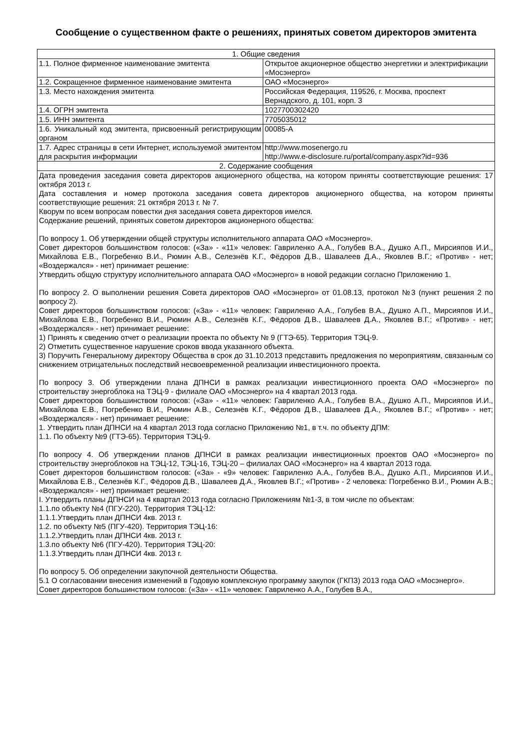Сообщение о существенном факте о решениях, принятых советом директоров эмитента
| 1. Общие сведения | |
| 1.1. Полное фирменное наименование эмитента | Открытое акционерное общество энергетики и электрификации «Мосэнерго» |
| 1.2. Сокращенное фирменное наименование эмитента | ОАО «Мосэнерго» |
| 1.3. Место нахождения эмитента | Российская Федерация, 119526, г. Москва, проспект Вернадского, д. 101, корп. 3 |
| 1.4. ОГРН эмитента | 1027700302420 |
| 1.5. ИНН эмитента | 7705035012 |
| 1.6. Уникальный код эмитента, присвоенный регистрирующим органом | 00085-А |
| 1.7. Адрес страницы в сети Интернет, используемой эмитентом для раскрытия информации | http://www.mosenergo.ru http://www.e-disclosure.ru/portal/company.aspx?id=936 |
| 2. Содержание сообщения | |
| Дата проведения заседания совета директоров акционерного общества, на котором приняты соответствующие решения: 17 октября 2013 г. Дата составления и номер протокола заседания совета директоров акционерного общества, на котором приняты соответствующие решения: 21 октября 2013 г. № 7. Кворум по всем вопросам повестки дня заседания совета директоров имелся. Содержание решений, принятых советом директоров акционерного общества: По вопросу 1. Об утверждении общей структуры исполнительного аппарата ОАО «Мосэнерго». Совет директоров большинством голосов: («За» - «11» человек: Гавриленко А.А., Голубев В.А., Душко А.П., Мирсияпов И.И., Михайлова Е.В., Погребенко В.И., Рюмин А.В., Селезнёв К.Г., Фёдоров Д.В., Шавалеев Д.А., Яковлев В.Г.; «Против» - нет; «Воздержался» - нет) принимает решение: Утвердить общую структуру исполнительного аппарата ОАО «Мосэнерго» в новой редакции согласно Приложению 1. По вопросу 2. О выполнении решения Совета директоров ОАО «Мосэнерго» от 01.08.13, протокол №3 (пункт решения 2 по вопросу 2). Совет директоров большинством голосов: («За» - «11» человек: Гавриленко А.А., Голубев В.А., Душко А.П., Мирсияпов И.И., Михайлова Е.В., Погребенко В.И., Рюмин А.В., Селезнёв К.Г., Фёдоров Д.В., Шавалеев Д.А., Яковлев В.Г.; «Против» - нет; «Воздержался» - нет) принимает решение: 1) Принять к сведению отчет о реализации проекта по объекту № 9 (ГТЭ-65). Территория ТЭЦ-9. 2) Отметить существенное нарушение сроков ввода указанного объекта. 3) Поручить Генеральному директору Общества в срок до 31.10.2013 представить предложения по мероприятиям, связанным со снижением отрицательных последствий несвоевременной реализации инвестиционного проекта. По вопросу 3. Об утверждении плана ДПНСИ в рамках реализации инвестиционного проекта ОАО «Мосэнерго» по строительству энергоблока на ТЭЦ-9 - филиале ОАО «Мосэнерго» на 4 квартал 2013 года. Совет директоров большинством голосов: («За» - «11» человек: Гавриленко А.А., Голубев В.А., Душко А.П., Мирсияпов И.И., Михайлова Е.В., Погребенко В.И., Рюмин А.В., Селезнёв К.Г., Фёдоров Д.В., Шавалеев Д.А., Яковлев В.Г.; «Против» - нет; «Воздержался» - нет) принимает решение: 1. Утвердить план ДПНСИ на 4 квартал 2013 года согласно Приложению №1, в т.ч. по объекту ДПМ: 1.1. По объекту №9 (ГТЭ-65). Территория ТЭЦ-9. По вопросу 4. Об утверждении планов ДПНСИ в рамках реализации инвестиционных проектов ОАО «Мосэнерго» по строительству энергоблоков на ТЭЦ-12, ТЭЦ-16, ТЭЦ-20 – филиалах ОАО «Мосэнерго» на 4 квартал 2013 года. Совет директоров большинством голосов: («За» - «9» человек: Гавриленко А.А., Голубев В.А., Душко А.П., Мирсияпов И.И., Михайлова Е.В., Селезнёв К.Г., Фёдоров Д.В., Шавалеев Д.А., Яковлев В.Г.; «Против» - 2 человека: Погребенко В.И., Рюмин А.В.; «Воздержался» - нет) принимает решение: I. Утвердить планы ДПНСИ на 4 квартал 2013 года согласно Приложениям №1-3, в том числе по объектам: 1.1.по объекту №4 (ПГУ-220). Территория ТЭЦ-12: 1.1.1.Утвердить план ДПНСИ 4кв. 2013 г. 1.2. по объекту №5 (ПГУ-420). Территория ТЭЦ-16: 1.1.2.Утвердить план ДПНСИ 4кв. 2013 г. 1.3.по объекту №6 (ПГУ-420). Территория ТЭЦ-20: 1.1.3.Утвердить план ДПНСИ 4кв. 2013 г. По вопросу 5. Об определении закупочной деятельности Общества. 5.1 О согласовании внесения изменений в Годовую комплексную программу закупок (ГКПЗ) 2013 года ОАО «Мосэнерго». Совет директоров большинством голосов: («За» - «11» человек: Гавриленко А.А., Голубев В.А., | |